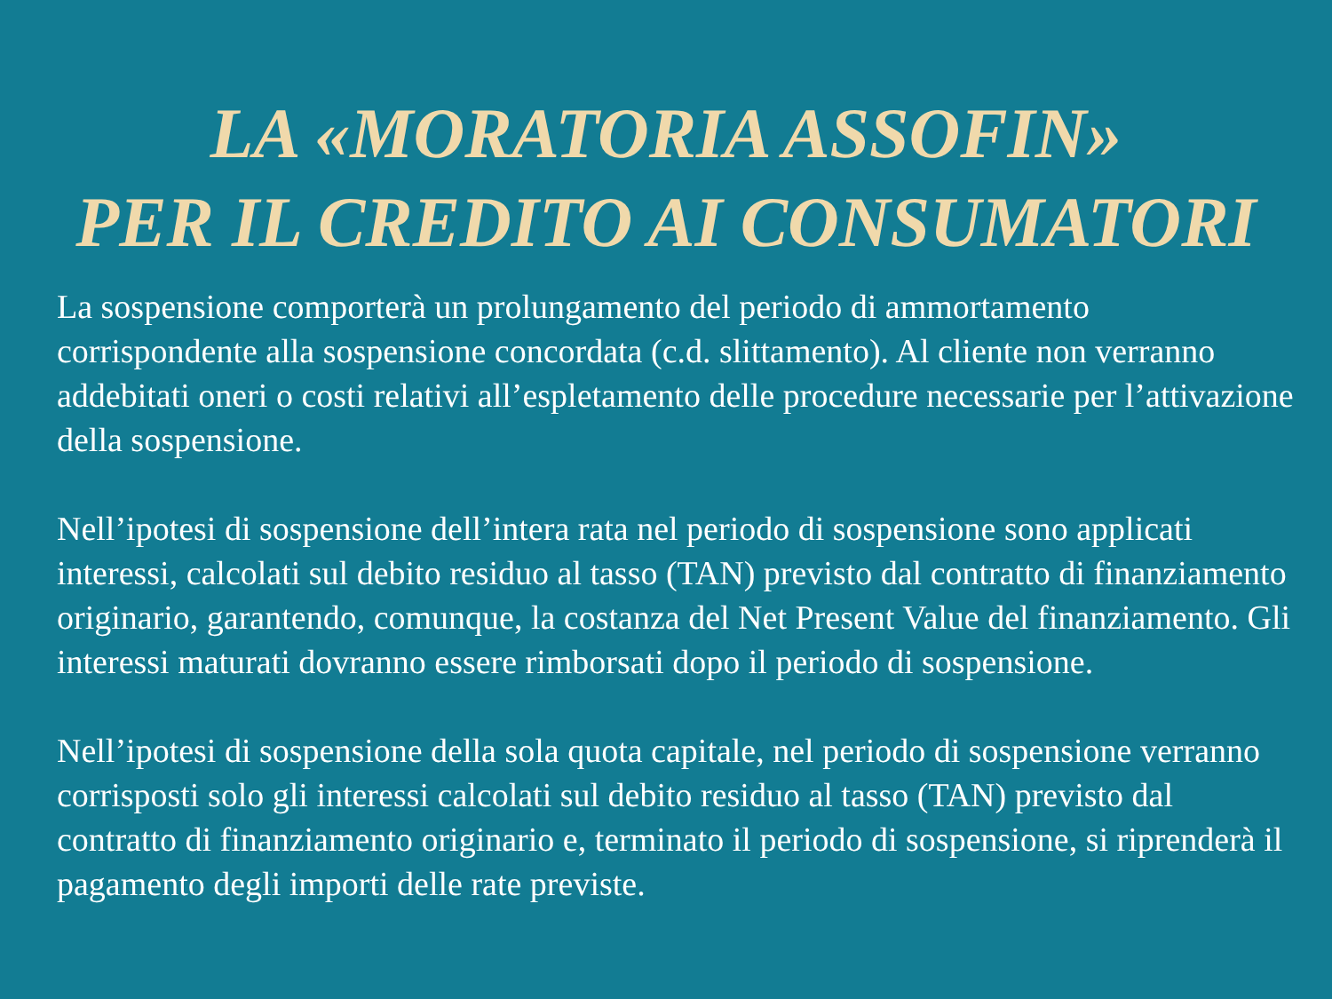LA «MORATORIA ASSOFIN»
PER IL CREDITO AI CONSUMATORI
La sospensione comporterà un prolungamento del periodo di ammortamento corrispondente alla sospensione concordata (c.d. slittamento). Al cliente non verranno addebitati oneri o costi relativi all’espletamento delle procedure necessarie per l’attivazione della sospensione.
Nell’ipotesi di sospensione dell’intera rata nel periodo di sospensione sono applicati interessi, calcolati sul debito residuo al tasso (TAN) previsto dal contratto di finanziamento originario, garantendo, comunque, la costanza del Net Present Value del finanziamento. Gli interessi maturati dovranno essere rimborsati dopo il periodo di sospensione.
Nell’ipotesi di sospensione della sola quota capitale, nel periodo di sospensione verranno corrisposti solo gli interessi calcolati sul debito residuo al tasso (TAN) previsto dal contratto di finanziamento originario e, terminato il periodo di sospensione, si riprenderà il pagamento degli importi delle rate previste.